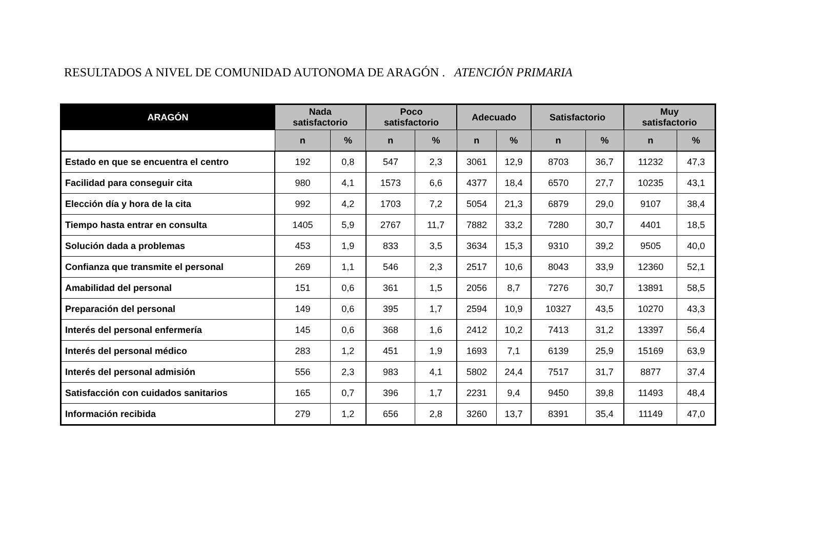RESULTADOS A NIVEL DE COMUNIDAD AUTONOMA DE ARAGÓN . ATENCIÓN PRIMARIA
| ARAGÓN | Nada satisfactorio | | Poco satisfactorio | | Adecuado | | Satisfactorio | | Muy satisfactorio | |
| --- | --- | --- | --- | --- | --- | --- | --- | --- | --- | --- |
| | n | % | n | % | n | % | n | % | n | % |
| Estado en que se encuentra el centro | 192 | 0,8 | 547 | 2,3 | 3061 | 12,9 | 8703 | 36,7 | 11232 | 47,3 |
| Facilidad para conseguir cita | 980 | 4,1 | 1573 | 6,6 | 4377 | 18,4 | 6570 | 27,7 | 10235 | 43,1 |
| Elección día y hora de la cita | 992 | 4,2 | 1703 | 7,2 | 5054 | 21,3 | 6879 | 29,0 | 9107 | 38,4 |
| Tiempo hasta entrar en consulta | 1405 | 5,9 | 2767 | 11,7 | 7882 | 33,2 | 7280 | 30,7 | 4401 | 18,5 |
| Solución dada a problemas | 453 | 1,9 | 833 | 3,5 | 3634 | 15,3 | 9310 | 39,2 | 9505 | 40,0 |
| Confianza que transmite el personal | 269 | 1,1 | 546 | 2,3 | 2517 | 10,6 | 8043 | 33,9 | 12360 | 52,1 |
| Amabilidad del personal | 151 | 0,6 | 361 | 1,5 | 2056 | 8,7 | 7276 | 30,7 | 13891 | 58,5 |
| Preparación del personal | 149 | 0,6 | 395 | 1,7 | 2594 | 10,9 | 10327 | 43,5 | 10270 | 43,3 |
| Interés del personal enfermería | 145 | 0,6 | 368 | 1,6 | 2412 | 10,2 | 7413 | 31,2 | 13397 | 56,4 |
| Interés del personal médico | 283 | 1,2 | 451 | 1,9 | 1693 | 7,1 | 6139 | 25,9 | 15169 | 63,9 |
| Interés del personal admisión | 556 | 2,3 | 983 | 4,1 | 5802 | 24,4 | 7517 | 31,7 | 8877 | 37,4 |
| Satisfacción con cuidados sanitarios | 165 | 0,7 | 396 | 1,7 | 2231 | 9,4 | 9450 | 39,8 | 11493 | 48,4 |
| Información recibida | 279 | 1,2 | 656 | 2,8 | 3260 | 13,7 | 8391 | 35,4 | 11149 | 47,0 |